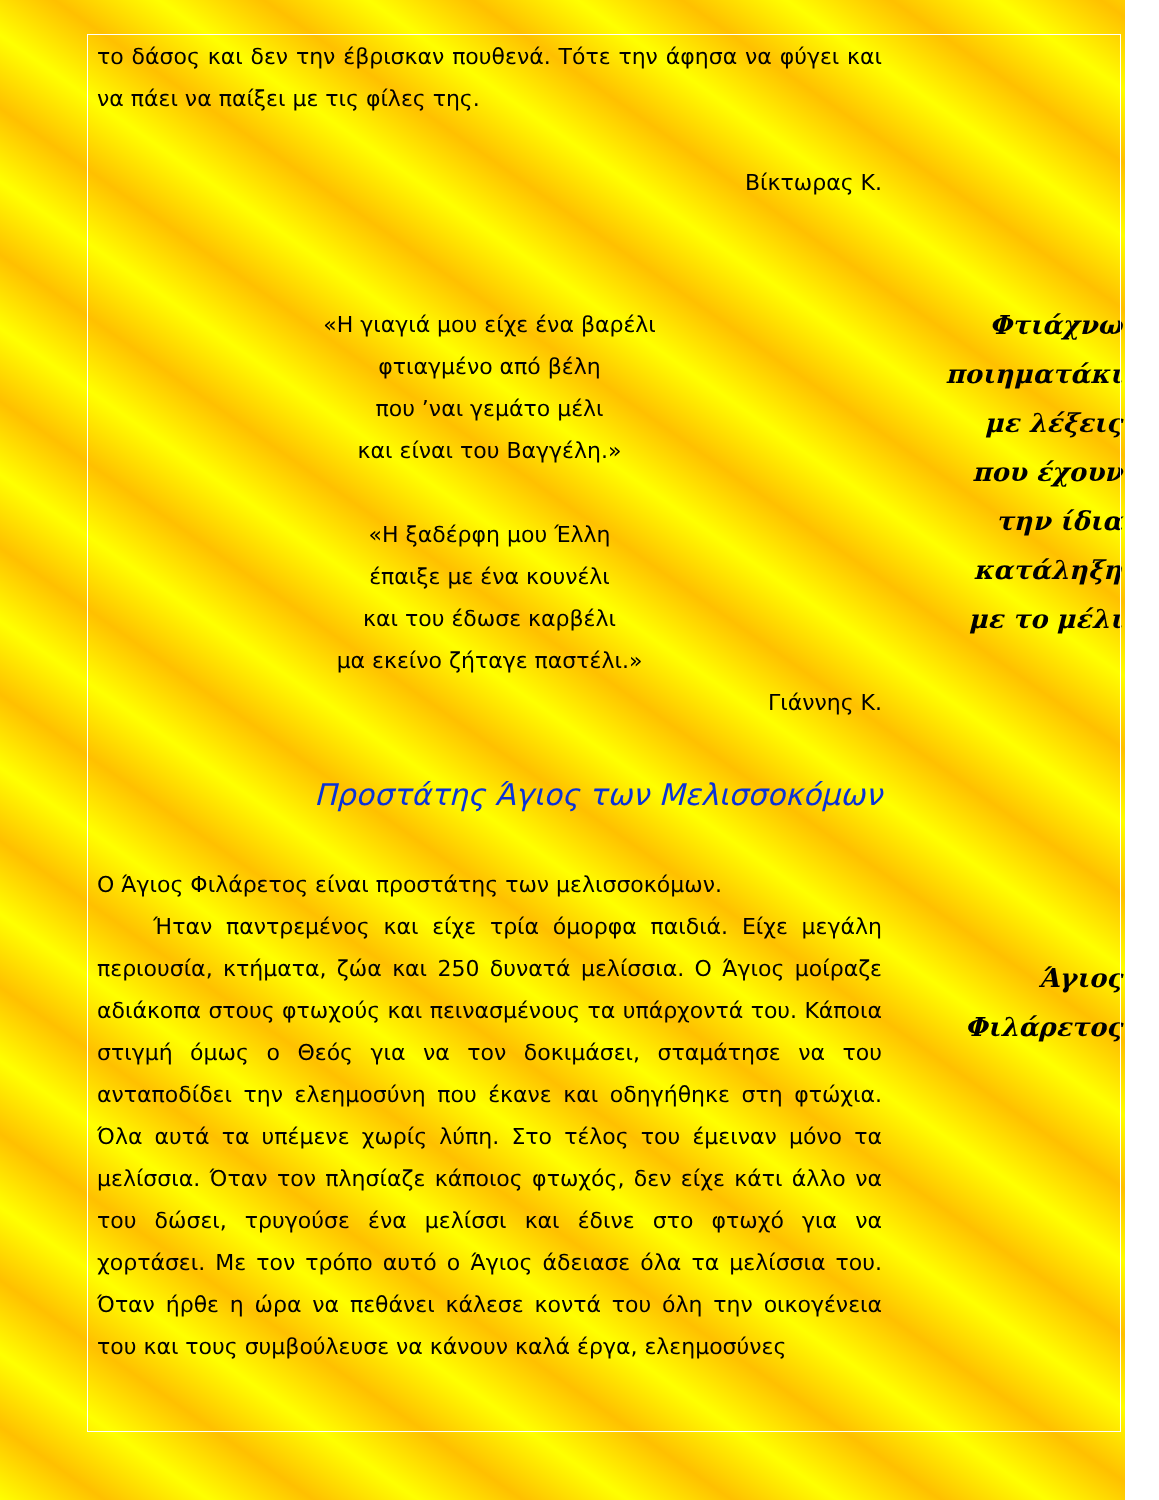το δάσος και δεν την έβρισκαν πουθενά. Τότε την άφησα να φύγει και να πάει να παίξει με τις φίλες της.
Βίκτωρας Κ.
«Η γιαγιά μου είχε ένα βαρέλι
φτιαγμένο από βέλη
που ’ναι γεμάτο μέλι
και είναι του Βαγγέλη.»
«Η ξαδέρφη μου Έλλη
έπαιξε με ένα κουνέλι
και του έδωσε καρβέλι
μα εκείνο ζήταγε παστέλι.»
Γιάννης Κ.
Προστάτης Άγιος των Μελισσοκόμων
Ο Άγιος Φιλάρετος είναι προστάτης των μελισσοκόμων.
Ήταν παντρεμένος και είχε τρία όμορφα παιδιά. Είχε μεγάλη περιουσία, κτήματα, ζώα και 250 δυνατά μελίσσια. Ο Άγιος μοίραζε αδιάκοπα στους φτωχούς και πεινασμένους τα υπάρχοντά του. Κάποια στιγμή όμως ο Θεός για να τον δοκιμάσει, σταμάτησε να του ανταποδίδει την ελεημοσύνη που έκανε και οδηγήθηκε στη φτώχια. Όλα αυτά τα υπέμενε χωρίς λύπη. Στο τέλος του έμειναν μόνο τα μελίσσια. Όταν τον πλησίαζε κάποιος φτωχός, δεν είχε κάτι άλλο να του δώσει, τρυγούσε ένα μελίσσι και έδινε στο φτωχό για να χορτάσει. Με τον τρόπο αυτό ο Άγιος άδειασε όλα τα μελίσσια του. Όταν ήρθε η ώρα να πεθάνει κάλεσε κοντά του όλη την οικογένεια του και τους συμβούλευσε να κάνουν καλά έργα, ελεημοσύνες
Φτιάχνω
ποιηματάκι
με λέξεις
που έχουν
την ίδια
κατάληξη
με το μέλι
Άγιος
Φιλάρετος